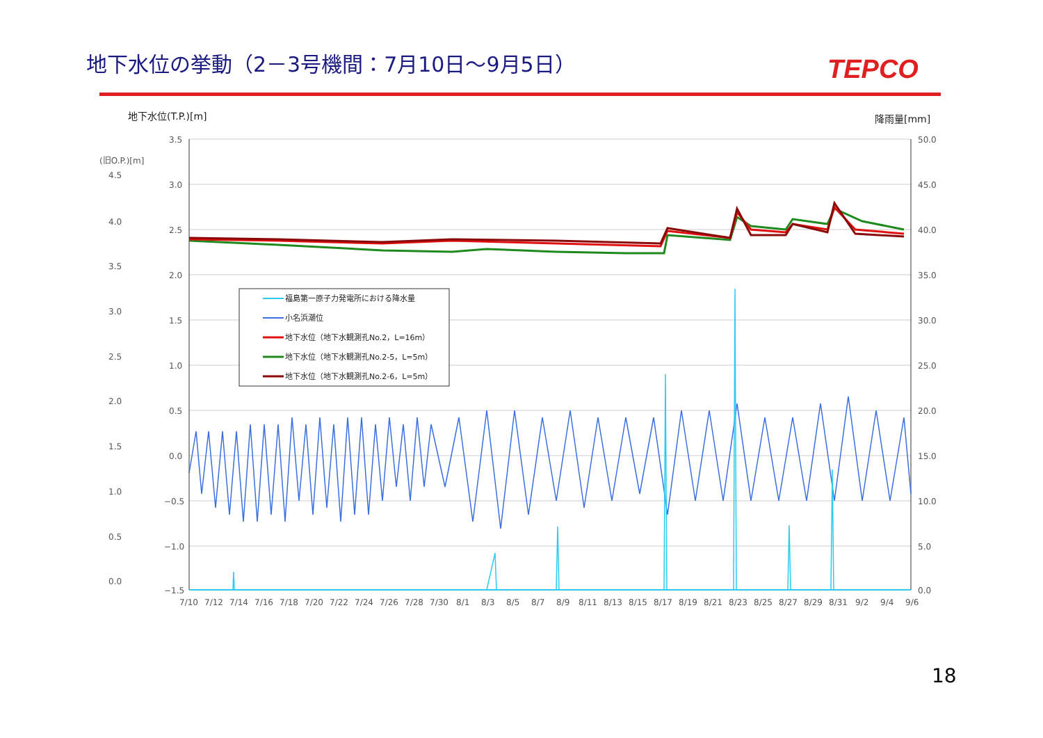地下水位の挙動（2－3号機間：7月10日～9月5日）
TEPCO
地下水位(T.P.)[m]
降雨量[mm]
(旧O.P.)[m]
3.5
3.0
2.5
2.0
1.5
1.0
0.5
0.0
−0.5
−1.0
−1.5
4.5
4.0
3.5
3.0
2.5
2.0
1.5
1.0
0.5
0.0
50.0
45.0
40.0
35.0
30.0
25.0
20.0
15.0
10.0
5.0
0.0
7/10 7/12 7/14 7/16 7/18 7/20 7/22 7/24 7/26 7/28 7/30 8/1 8/3 8/5 8/7 8/9 8/11 8/13 8/15 8/17 8/19 8/21 8/23 8/25 8/27 8/29 8/31 9/2 9/4 9/6
福島第一原子力発電所における降水量
小名浜潮位
地下水位（地下水観測孔No.2，L=16m）
地下水位（地下水観測孔No.2-5，L=5m）
地下水位（地下水観測孔No.2-6，L=5m）
18